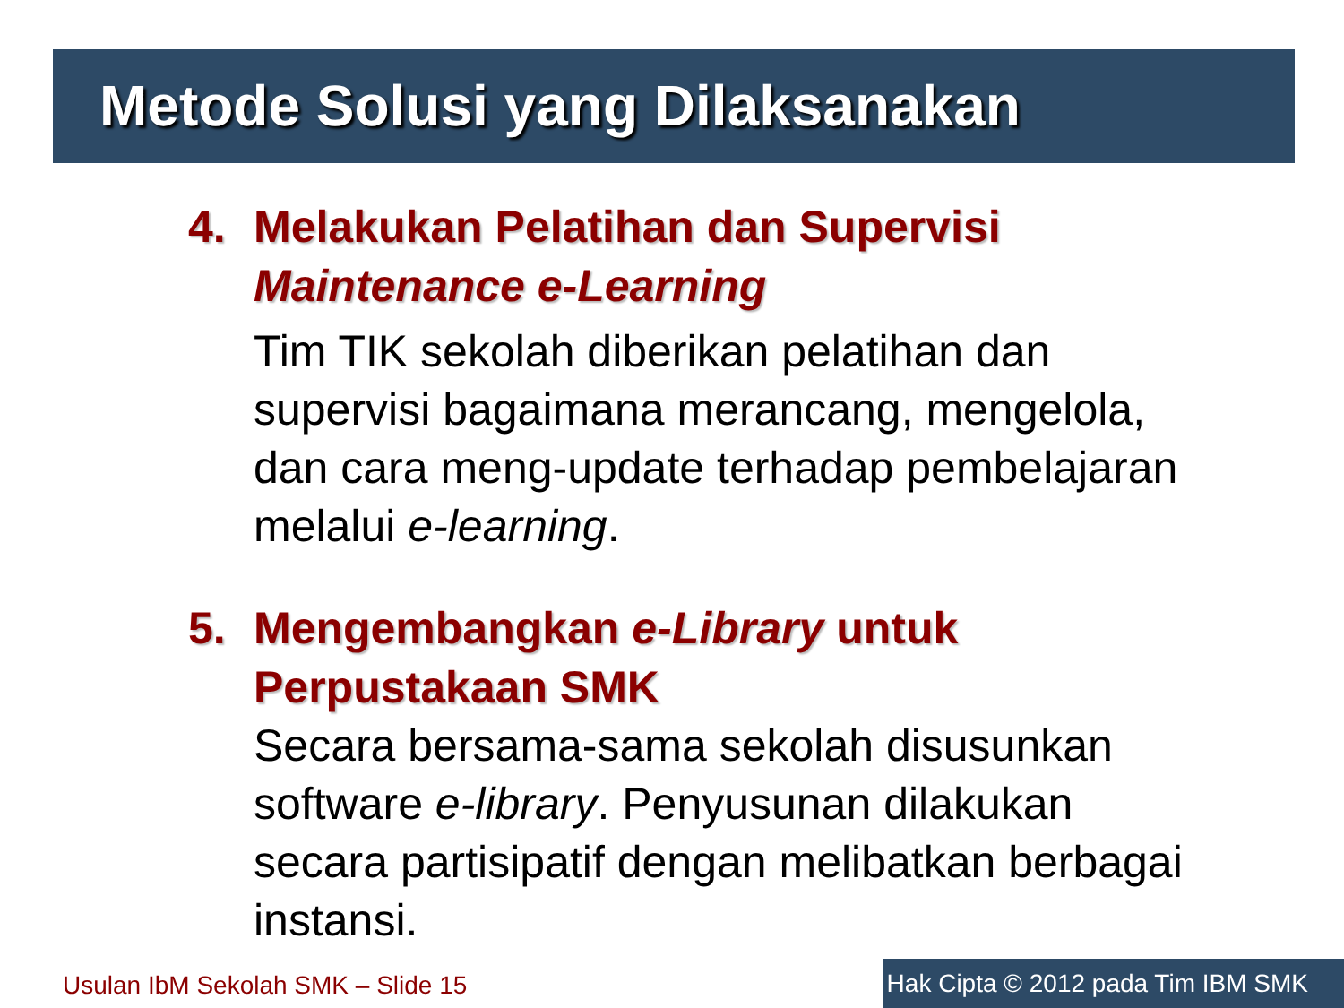Metode Solusi yang Dilaksanakan
4. Melakukan Pelatihan dan Supervisi Maintenance e-Learning
Tim TIK sekolah diberikan pelatihan dan supervisi bagaimana merancang, mengelola, dan cara meng-update terhadap pembelajaran melalui e-learning.
5. Mengembangkan e-Library untuk Perpustakaan SMK
Secara bersama-sama sekolah disusunkan software e-library. Penyusunan dilakukan secara partisipatif dengan melibatkan berbagai instansi.
Usulan IbM Sekolah SMK – Slide 15
Hak Cipta © 2012 pada Tim IBM SMK